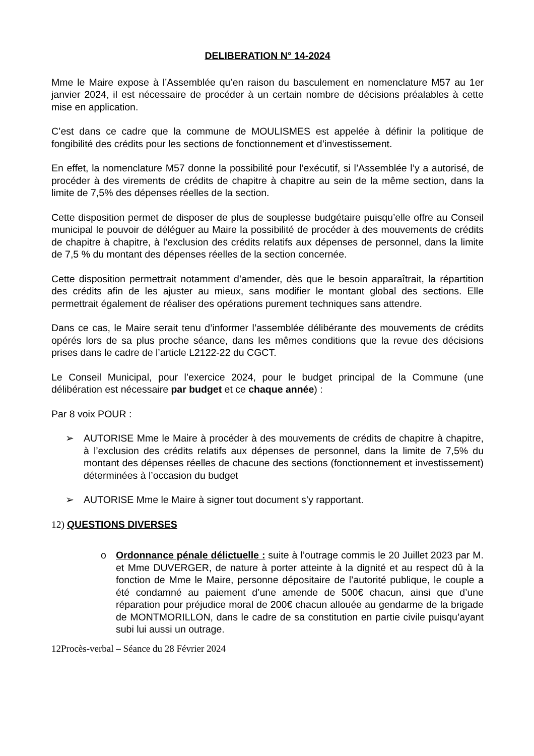DELIBERATION N° 14-2024
Mme le Maire expose à l’Assemblée qu’en raison du basculement en nomenclature M57 au 1er janvier 2024, il est nécessaire de procéder à un certain nombre de décisions préalables à cette mise en application.
C’est dans ce cadre que la commune de MOULISMES est appelée à définir la politique de fongibilité des crédits pour les sections de fonctionnement et d’investissement.
En effet, la nomenclature M57 donne la possibilité pour l’exécutif, si l’Assemblée l’y a autorisé, de procéder à des virements de crédits de chapitre à chapitre au sein de la même section, dans la limite de 7,5% des dépenses réelles de la section.
Cette disposition permet de disposer de plus de souplesse budgétaire puisqu’elle offre au Conseil municipal le pouvoir de déléguer au Maire la possibilité de procéder à des mouvements de crédits de chapitre à chapitre, à l’exclusion des crédits relatifs aux dépenses de personnel, dans la limite de 7,5 % du montant des dépenses réelles de la section concernée.
Cette disposition permettrait notamment d’amender, dès que le besoin apparaîtrait, la répartition des crédits afin de les ajuster au mieux, sans modifier le montant global des sections. Elle permettrait également de réaliser des opérations purement techniques sans attendre.
Dans ce cas, le Maire serait tenu d’informer l’assemblée délibérante des mouvements de crédits opérés lors de sa plus proche séance, dans les mêmes conditions que la revue des décisions prises dans le cadre de l’article L2122-22 du CGCT.
Le Conseil Municipal, pour l’exercice 2024, pour le budget principal de la Commune (une délibération est nécessaire par budget et ce chaque année) :
Par 8 voix POUR :
➢ AUTORISE Mme le Maire à procéder à des mouvements de crédits de chapitre à chapitre, à l’exclusion des crédits relatifs aux dépenses de personnel, dans la limite de 7,5% du montant des dépenses réelles de chacune des sections (fonctionnement et investissement) déterminées à l’occasion du budget
➢ AUTORISE Mme le Maire à signer tout document s’y rapportant.
12) QUESTIONS DIVERSES
o Ordonnance pénale délictuelle : suite à l’outrage commis le 20 Juillet 2023 par M. et Mme DUVERGER, de nature à porter atteinte à la dignité et au respect dû à la fonction de Mme le Maire, personne dépositaire de l’autorité publique, le couple a été condamné au paiement d’une amende de 500€ chacun, ainsi que d’une réparation pour préjudice moral de 200€ chacun allouée au gendarme de la brigade de MONTMORILLON, dans le cadre de sa constitution en partie civile puisqu’ayant subi lui aussi un outrage.
12Procès-verbal – Séance du 28 Février 2024